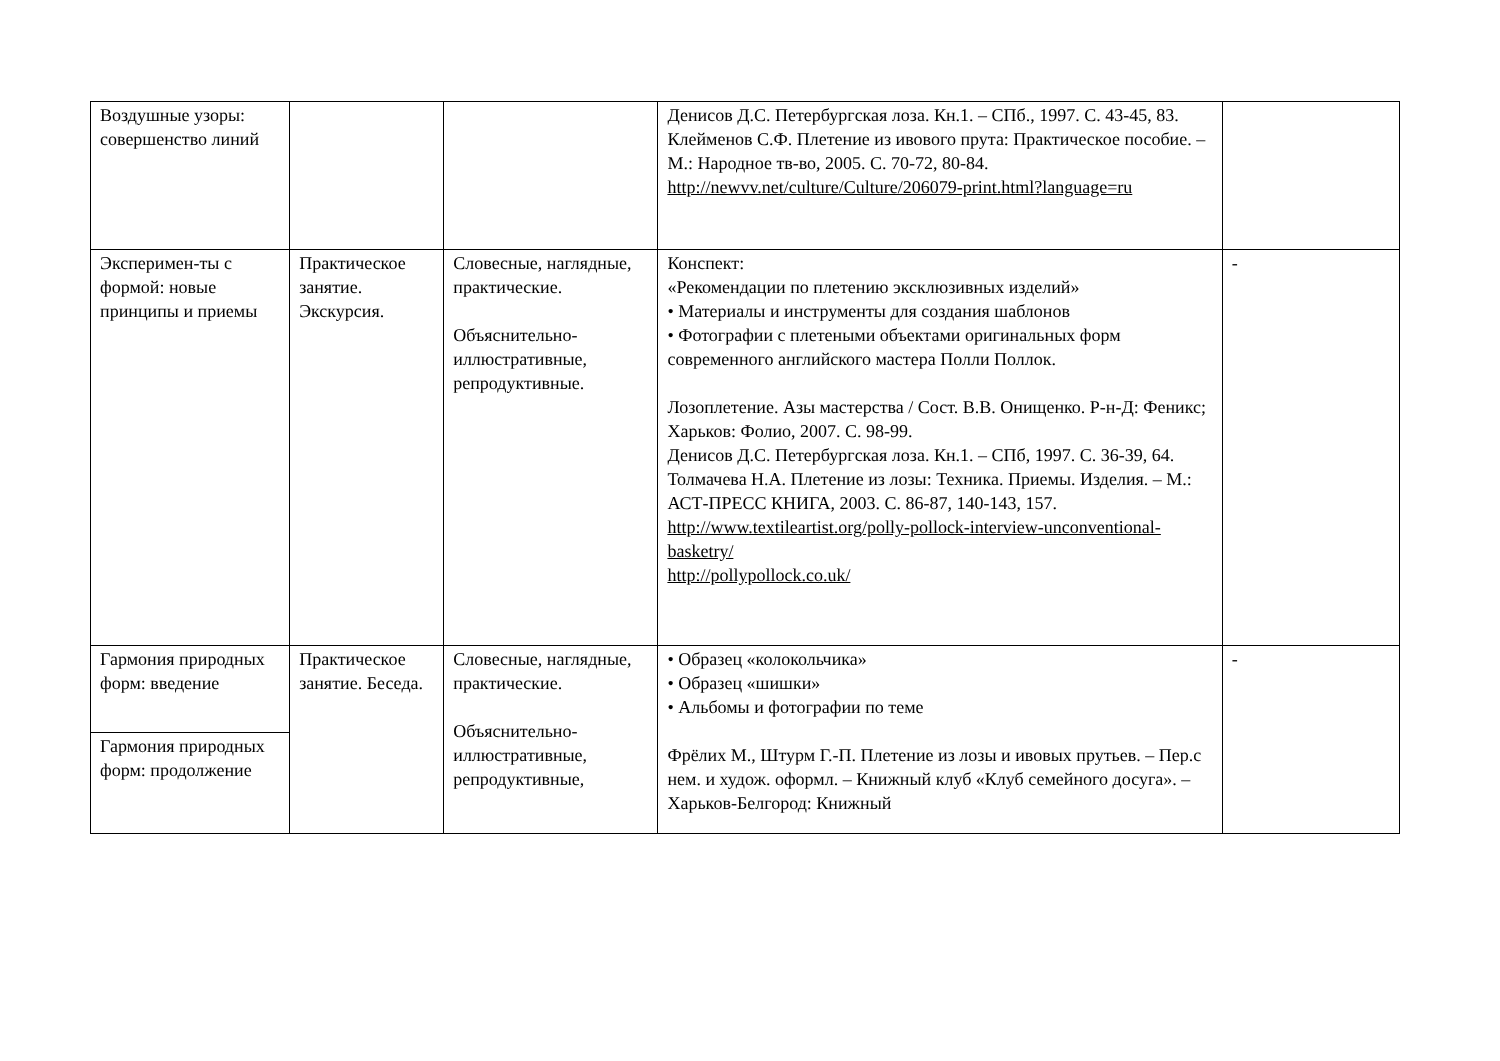| Воздушные узоры: совершенство линий | | | Денисов Д.С. Петербургская лоза. Кн.1. – СПб., 1997. С. 43-45, 83. Клейменов С.Ф. Плетение из ивового прута: Практическое пособие. – М.: Народное тв-во, 2005. С. 70-72, 80-84. http://newvv.net/culture/Culture/206079-print.html?language=ru | |
| Эксперимен-ты с формой: новые принципы и приемы | Практическое занятие. Экскурсия. | Словесные, наглядные, практические. Объяснительно-иллюстративные, репродуктивные. | Конспект: «Рекомендации по плетению эксклюзивных изделий» • Материалы и инструменты для создания шаблонов • Фотографии с плетеными объектами оригинальных форм современного английского мастера Полли Поллок. Лозоплетение. Азы мастерства / Сост. В.В. Онищенко. Р-н-Д: Феникс; Харьков: Фолио, 2007. С. 98-99. Денисов Д.С. Петербургская лоза. Кн.1. – СПб, 1997. С. 36-39, 64. Толмачева Н.А. Плетение из лозы: Техника. Приемы. Изделия. – М.: АСТ-ПРЕСС КНИГА, 2003. С. 86-87, 140-143, 157. http://www.textileartist.org/polly-pollock-interview-unconventional-basketry/ http://pollypollock.co.uk/ | - |
| Гармония природных форм: введение | Практическое занятие. Беседа. | Словесные, наглядные, практические. Объяснительно-иллюстративные, репродуктивные, | • Образец «колокольчика» • Образец «шишки» • Альбомы и фотографии по теме Фрёлих М., Штурм Г.-П. Плетение из лозы и ивовых прутьев. – Пер.с нем. и худож. оформл. – Книжный клуб «Клуб семейного досуга». – Харьков-Белгород: Книжный | - |
| Гармония природных форм: продолжение | | | | |